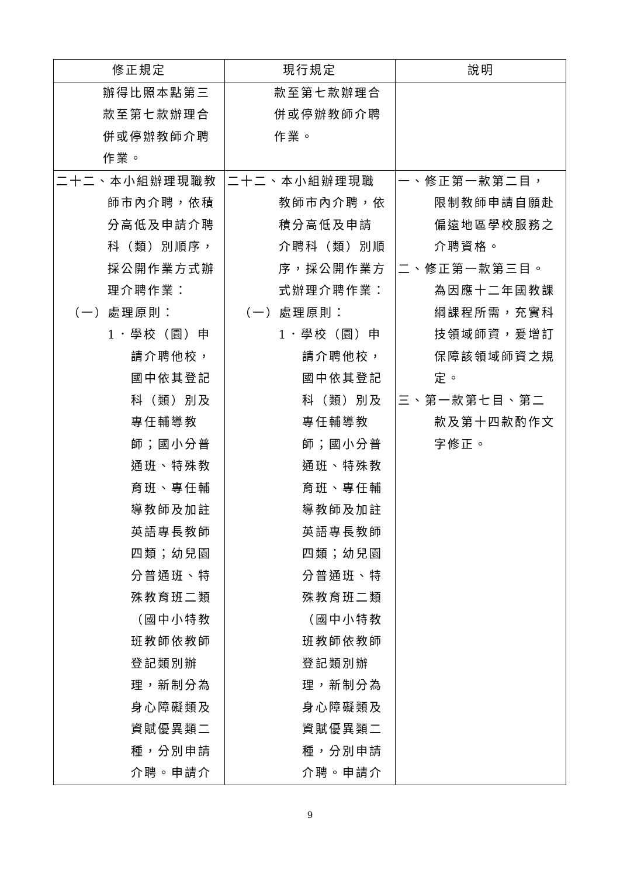| 修正規定 | 現行規定 | 說明 |
| --- | --- | --- |
| 辦得比照本點第三 款至第七款辦理合 併或停辦教師介聘 作業。 | 款至第七款辦理合 併或停辦教師介聘 作業。 | |
| 二十二、本小組辦理現職教 師市內介聘，依積 分高低及申請介聘 科（類）別順序， 採公開作業方式辦 理介聘作業： （一）處理原則： 1．學校（園）申 請介聘他校， 國中依其登記 科（類）別及 專任輔導教 師；國小分普 通班、特殊教 育班、專任輔 導教師及加註 英語專長教師 四類；幼兒園 分普通班、特 殊教育班二類 （國中小特教 班教師依教師 登記類別辦 理，新制分為 身心障礙類及 資賦優異類二 種，分別申請 介聘。申請介 | 二十二、本小組辦理現職 教師市內介聘，依 積分高低及申請 介聘科（類）別順 序，採公開作業方 式辦理介聘作業： （一）處理原則： 1．學校（園）申 請介聘他校， 國中依其登記 科（類）別及 專任輔導教 師；國小分普 通班、特殊教 育班、專任輔 導教師及加註 英語專長教師 四類；幼兒園 分普通班、特 殊教育班二類 （國中小特教 班教師依教師 登記類別辦 理，新制分為 身心障礙類及 資賦優異類二 種，分別申請 介聘。申請介 | 一、修正第一款第二目， 限制教師申請自願赴 偏遠地區學校服務之 介聘資格。 二、修正第一款第三目。 為因應十二年國教課 綱課程所需，充實科 技領域師資，爰增訂 保障該領域師資之規 定。 三、第一款第七目、第二 款及第十四款酌作文 字修正。 |
9